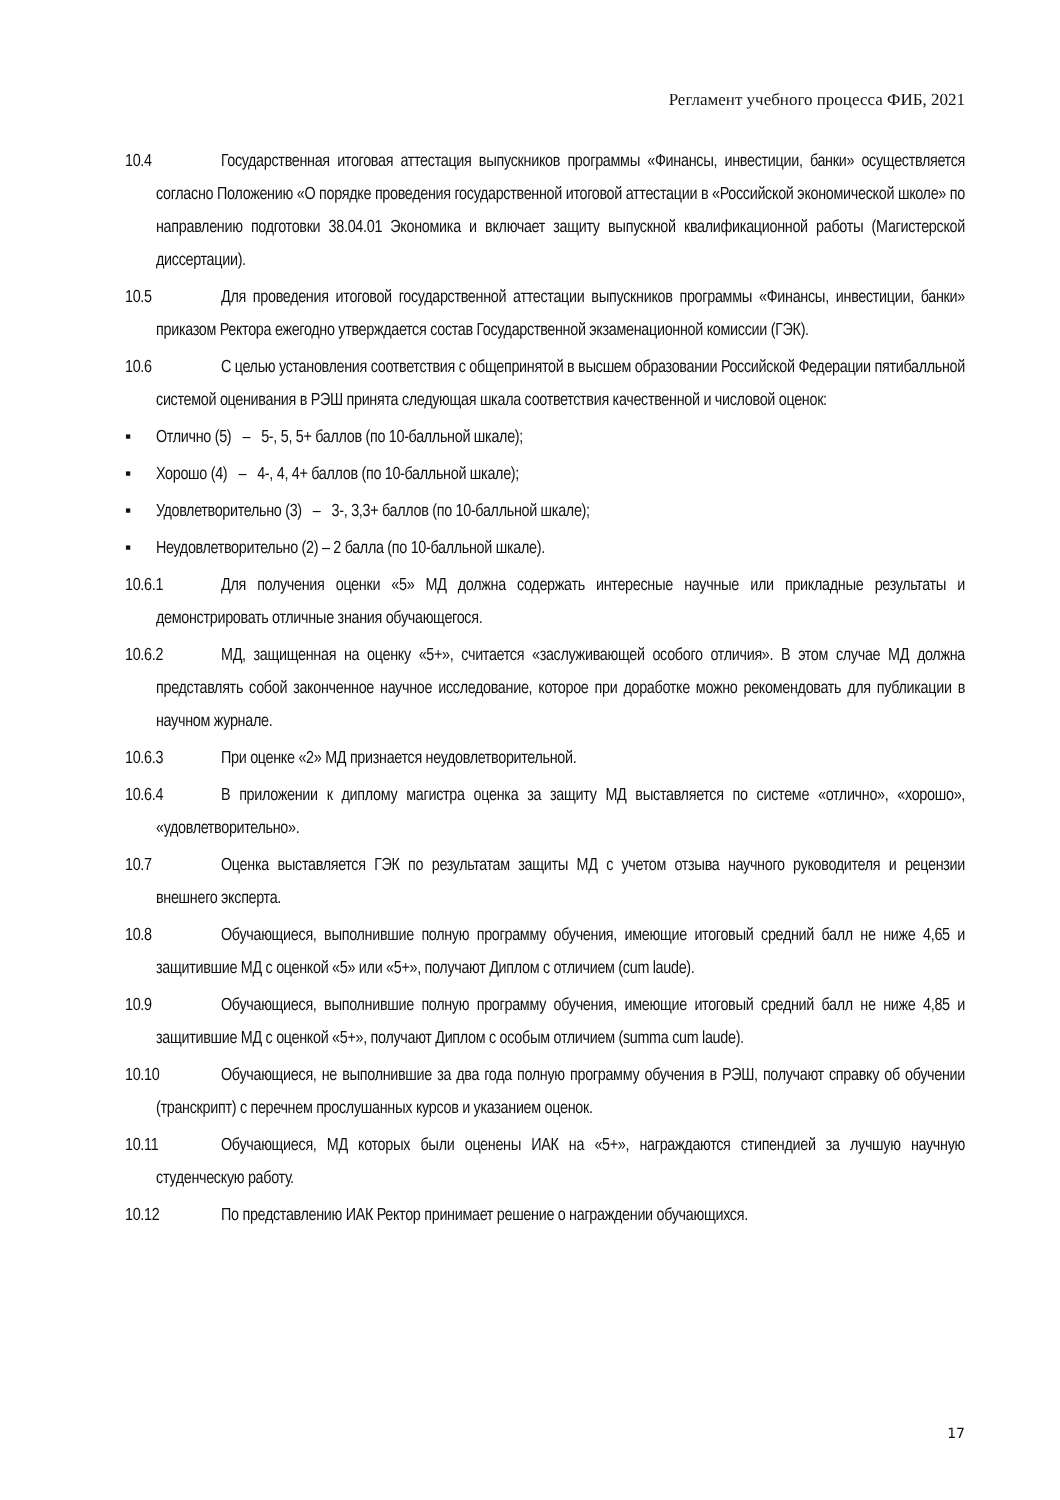Регламент учебного процесса ФИБ, 2021
10.4 Государственная итоговая аттестация выпускников программы «Финансы, инвестиции, банки» осуществляется согласно Положению «О порядке проведения государственной итоговой аттестации в «Российской экономической школе» по направлению подготовки 38.04.01 Экономика и включает защиту выпускной квалификационной работы (Магистерской диссертации).
10.5 Для проведения итоговой государственной аттестации выпускников программы «Финансы, инвестиции, банки» приказом Ректора ежегодно утверждается состав Государственной экзаменационной комиссии (ГЭК).
10.6 С целью установления соответствия с общепринятой в высшем образовании Российской Федерации пятибалльной системой оценивания в РЭШ принята следующая шкала соответствия качественной и числовой оценок:
▪ Отлично (5) – 5-, 5, 5+ баллов (по 10-балльной шкале);
▪ Хорошо (4) – 4-, 4, 4+ баллов (по 10-балльной шкале);
▪ Удовлетворительно (3) – 3-, 3,3+ баллов (по 10-балльной шкале);
▪ Неудовлетворительно (2) – 2 балла (по 10-балльной шкале).
10.6.1 Для получения оценки «5» МД должна содержать интересные научные или прикладные результаты и демонстрировать отличные знания обучающегося.
10.6.2 МД, защищенная на оценку «5+», считается «заслуживающей особого отличия». В этом случае МД должна представлять собой законченное научное исследование, которое при доработке можно рекомендовать для публикации в научном журнале.
10.6.3 При оценке «2» МД признается неудовлетворительной.
10.6.4 В приложении к диплому магистра оценка за защиту МД выставляется по системе «отлично», «хорошо», «удовлетворительно».
10.7 Оценка выставляется ГЭК по результатам защиты МД с учетом отзыва научного руководителя и рецензии внешнего эксперта.
10.8 Обучающиеся, выполнившие полную программу обучения, имеющие итоговый средний балл не ниже 4,65 и защитившие МД с оценкой «5» или «5+», получают Диплом с отличием (cum laude).
10.9 Обучающиеся, выполнившие полную программу обучения, имеющие итоговый средний балл не ниже 4,85 и защитившие МД с оценкой «5+», получают Диплом с особым отличием (summa cum laude).
10.10 Обучающиеся, не выполнившие за два года полную программу обучения в РЭШ, получают справку об обучении (транскрипт) с перечнем прослушанных курсов и указанием оценок.
10.11 Обучающиеся, МД которых были оценены ИАК на «5+», награждаются стипендией за лучшую научную студенческую работу.
10.12 По представлению ИАК Ректор принимает решение о награждении обучающихся.
17